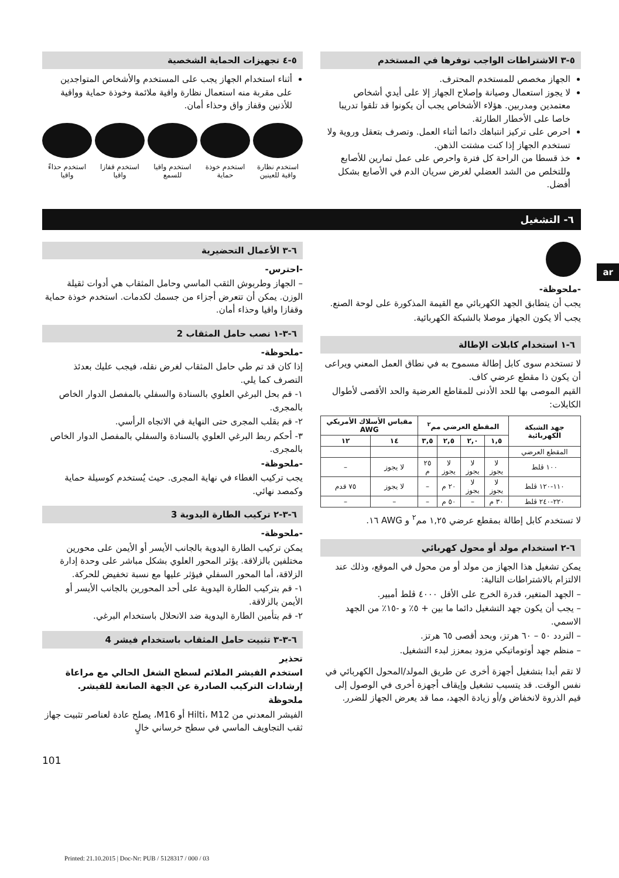٥-٣ الاشتراطات الواجب توفرها في المستخدم
الجهاز مخصص للمستخدم المحترف.
لا يجوز استعمال وصيانة وإصلاح الجهاز إلا على أيدي أشخاص معتمدين ومدربين. هؤلاء الأشخاص يجب أن يكونوا قد تلقوا تدريبا خاصا على الأخطار الطارئة.
احرص على تركيز انتباهك دائما أثناء العمل. وتصرف بتعقل وروية ولا تستخدم الجهاز إذا كنت مشتت الذهن.
خذ قسطا من الراحة كل فترة واحرص على عمل تمارين للأصابع وللتخلص من الشد العضلي لغرض سريان الدم في الأصابع بشكل أفضل.
٥-٤ تجهيزات الحماية الشخصية
أثناء استخدام الجهاز يجب على المستخدم والأشخاص المتواجدين على مقربة منه استعمال نظارة واقية ملائمة وخوذة حماية وواقية للأذنين وقفاز واق وحذاء أمان.
استخدم نظارة واقية للعينين
استخدم خوذة حماية
استخدم واقيا للسمع
استخدم قفازا واقيا
استخدم حذاءً واقيا
٦- التشغيل
-ملحوظة-
يجب أن يتطابق الجهد الكهربائي مع القيمة المذكورة على لوحة الصنع.
يجب ألا يكون الجهاز موصلا بالشبكة الكهربائية.
٦-١ استخدام كابلات الإطالة
لا تستخدم سوى كابل إطالة مسموح به في نطاق العمل المعني ويراعى أن يكون ذا مقطع عرضي كاف.
القيم الموصى بها للحد الأدنى للمقاطع العرضية والحد الأقصى لأطوال الكابلات:
| جهد الشبكة الكهربائية | المقطع العرضي مم<sup>٢</sup> | | | | مقياس الأسلاك الأمريكي AWG | |
| --- | --- | --- | --- | --- | --- | --- |
| | ١,٥ | ٢,٠ | ٢,٥ | ٣,٥ | ١٤ | ١٢ |
| المقطع العرضي | | | | | | |
| ١٠٠ ڤلط | لا يجوز | لا يجوز | لا يجوز | ٢٥ م | لا يجوز | – |
| ١١٠-١٢٠ ڤلط | لا يجوز | لا يجوز | ٢٠ م | – | لا يجوز | ٧٥ قدم |
| ٢٢٠-٢٤٠ ڤلط | ٣٠ م | – | ٥٠ م | – | – | – |
لا تستخدم كابل إطالة بمقطع عرضي ١,٢٥ مم<sup>٢</sup> و AWG ١٦.
٦-٢ استخدام مولد أو محول كهربائي
يمكن تشغيل هذا الجهاز من مولد أو من محول في الموقع، وذلك عند الالتزام بالاشتراطات التالية:
– الجهد المتغير، قدرة الخرج على الأقل ٤٠٠٠ ڤلط أمبير.
– يجب أن يكون جهد التشغيل دائما ما بين + ٥٪ و -١٥٪ من الجهد الاسمي.
– التردد ٥٠ – ٦٠ هرتز، وبحد أقصى ٦٥ هرتز.
– منظم جهد أوتوماتيكي مزود بمعزز لبدء التشغيل.
لا تقم أبدا بتشغيل أجهزة أخرى عن طريق المولد/المحول الكهربائي في نفس الوقت. قد يتسبب تشغيل وإيقاف أجهزة أخرى في الوصول إلى قيم الذروة لانخفاض و/أو زيادة الجهد، مما قد يعرض الجهاز للضرر.
٦-٣ الأعمال التحضيرية
-احترس-
– الجهاز وطربوش الثقب الماسي وحامل المثقاب هي أدوات ثقيلة الوزن. يمكن أن تتعرض أجزاء من جسمك لكدمات. استخدم خوذة حماية وقفازا واقيا وحذاء أمان.
٦-٣-١ نصب حامل المثقاب 2
-ملحوظة-
إذا كان قد تم طي حامل المثقاب لغرض نقله، فيجب عليك بعدئذ التصرف كما يلي.
١- قم بحل البرغي العلوي بالسنادة والسفلي بالمفصل الدوار الخاص بالمجرى.
٢- قم بقلب المجرى حتى النهاية في الاتجاه الرأسي.
٣- أحكم ربط البرغي العلوي بالسنادة والسفلي بالمفصل الدوار الخاص بالمجرى.
-ملحوظة-
يجب تركيب الغطاء في نهاية المجرى. حيث يُستخدم كوسيلة حماية وكمصد نهائي.
٦-٣-٢ تركيب الطارة اليدوية 3
-ملحوظة-
يمكن تركيب الطارة اليدوية بالجانب الأيسر أو الأيمن على محورين مختلفين بالزلاقة. يؤثر المحور العلوي بشكل مباشر على وحدة إدارة الزلاقة، أما المحور السفلي فيؤثر عليها مع نسبة تخفيض للحركة.
١- قم بتركيب الطارة اليدوية على أحد المحورين بالجانب الأيسر أو الأيمن بالزلاقة.
٢- قم بتأمين الطارة اليدوية ضد الانحلال باستخدام البرغي.
٦-٣-٣ تثبيت حامل المثقاب باستخدام فيشر 4
تحذير
استخدم الفيشر الملائم لسطح الشغل الحالي مع مراعاة إرشادات التركيب الصادرة عن الجهة الصانعة للفيشر.
ملحوظة
الفيشر المعدني من Hilti، M12 أو M16، يصلح عادة لعناصر تثبيت جهاز ثقب التجاويف الماسي في سطح خرساني خالٍ
101
ar
Printed: 21.10.2015 | Doc-Nr: PUB / 5128317 / 000 / 03